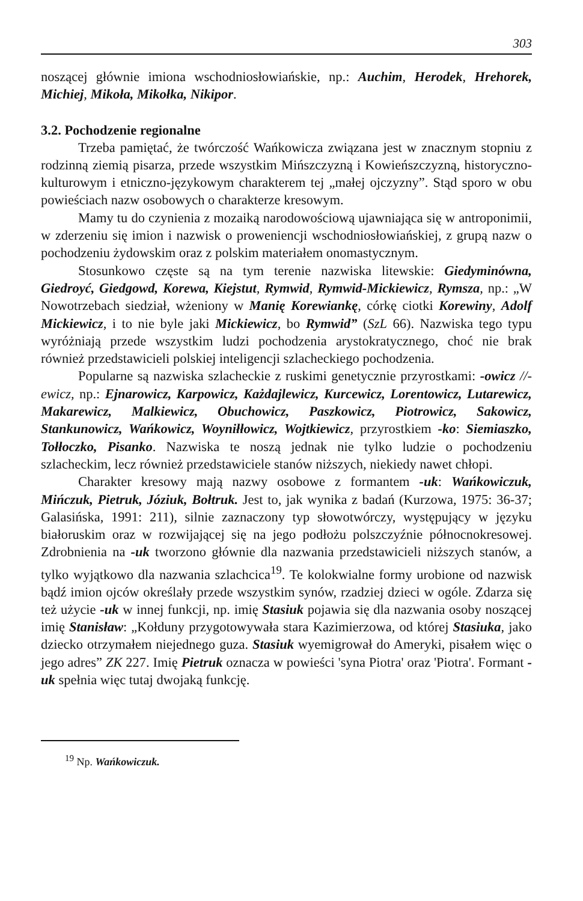303
noszącej głównie imiona wschodniosłowiańskie, np.: Auchim, Herodek, Hrehorek, Michiej, Mikoła, Mikołka, Nikipor.
3.2. Pochodzenie regionalne
Trzeba pamiętać, że twórczość Wańkowicza związana jest w znacznym stopniu z rodzinną ziemią pisarza, przede wszystkim Mińszczyzną i Kowieńszczyzną, historyczno-kulturowym i etniczno-językowym charakterem tej „małej ojczyzny”. Stąd sporo w obu powieściach nazw osobowych o charakterze kresowym.
Mamy tu do czynienia z mozaiką narodowościową ujawniająca się w antroponimii, w zderzeniu się imion i nazwisk o proweniencji wschodniosłowiańskiej, z grupą nazw o pochodzeniu żydowskim oraz z polskim materiałem onomastycznym.
Stosunkowo częste są na tym terenie nazwiska litewskie: Giedyminówna, Giedroyć, Giedgowd, Korewa, Kiejstut, Rymwid, Rymwid-Mickiewicz, Rymsza, np.: „W Nowotrzebach siedział, wżeniony w Manię Korewiankę, córkę ciotki Korewiny, Adolf Mickiewicz, i to nie byle jaki Mickiewicz, bo Rymwid” (SzL 66). Nazwiska tego typu wyróżniają przede wszystkim ludzi pochodzenia arystokratycznego, choć nie brak również przedstawicieli polskiej inteligencji szlacheckiego pochodzenia.
Popularne są nazwiska szlacheckie z ruskimi genetycznie przyrostkami: -owicz //-ewicz, np.: Ejnarowicz, Karpowicz, Każdajlewicz, Kurcewicz, Lorentowicz, Lutarewicz, Makarewicz, Malkiewicz, Obuchowicz, Paszkowicz, Piotrowicz, Sakowicz, Stankunowicz, Wańkowicz, Woyniłłowicz, Wojtkiewicz, przyrostkiem -ko: Siemiaszko, Tołłoczko, Pisanko. Nazwiska te noszą jednak nie tylko ludzie o pochodzeniu szlacheckim, lecz również przedstawiciele stanów niższych, niekiedy nawet chłopi.
Charakter kresowy mają nazwy osobowe z formantem -uk: Wańkowiczuk, Mińczuk, Pietruk, Józiuk, Bołtruk. Jest to, jak wynika z badań (Kurzowa, 1975: 36-37; Galasińska, 1991: 211), silnie zaznaczony typ słowotwórczy, występujący w języku białoruskim oraz w rozwijającej się na jego podłożu polszczyźnie północnokresowej. Zdrobnienia na -uk tworzono głównie dla nazwania przedstawicieli niższych stanów, a tylko wyjątkowo dla nazwania szlachcica<sup>19</sup>. Te kolokwialne formy urobione od nazwisk bądź imion ojców określały przede wszystkim synów, rzadziej dzieci w ogóle. Zdarza się też użycie -uk w innej funkcji, np. imię Stasiuk pojawia się dla nazwania osoby noszącej imię Stanisław: „Kołduny przygotowywała stara Kazimierzowa, od której Stasiuka, jako dziecko otrzymałem niejednego guza. Stasiuk wyemigrował do Ameryki, pisałem więc o jego adres” ZK 227. Imię Pietruk oznacza w powieści 'syna Piotra' oraz 'Piotra'. Formant -uk spełnia więc tutaj dwojaką funkcję.
<sup>19</sup> Np. Wańkowiczuk.